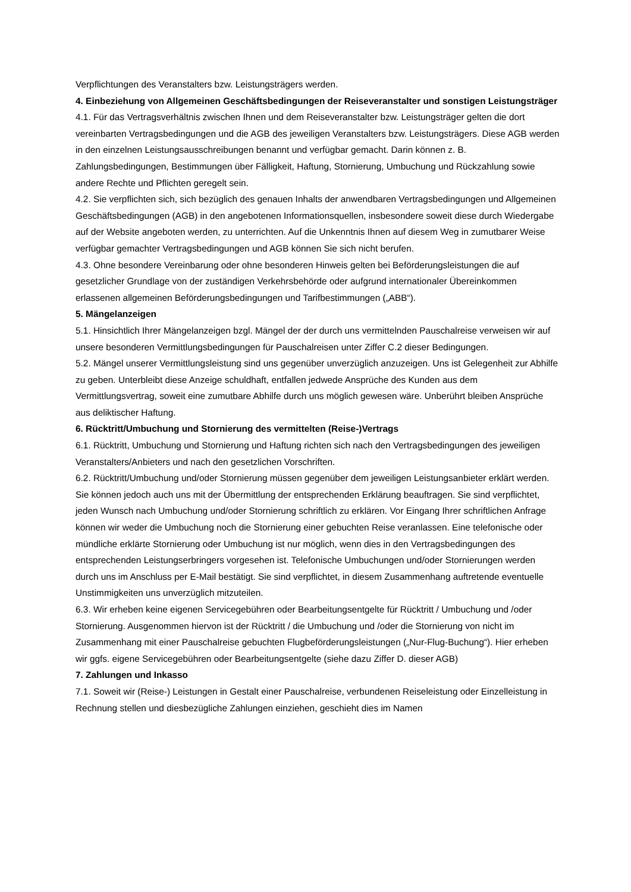Verpflichtungen des Veranstalters bzw. Leistungsträgers werden.
4. Einbeziehung von Allgemeinen Geschäftsbedingungen der Reiseveranstalter und sonstigen Leistungsträger
4.1. Für das Vertragsverhältnis zwischen Ihnen und dem Reiseveranstalter bzw. Leistungsträger gelten die dort vereinbarten Vertragsbedingungen und die AGB des jeweiligen Veranstalters bzw. Leistungsträgers. Diese AGB werden in den einzelnen Leistungsausschreibungen benannt und verfügbar gemacht. Darin können z. B. Zahlungsbedingungen, Bestimmungen über Fälligkeit, Haftung, Stornierung, Umbuchung und Rückzahlung sowie andere Rechte und Pflichten geregelt sein.
4.2. Sie verpflichten sich, sich bezüglich des genauen Inhalts der anwendbaren Vertragsbedingungen und Allgemeinen Geschäftsbedingungen (AGB) in den angebotenen Informationsquellen, insbesondere soweit diese durch Wiedergabe auf der Website angeboten werden, zu unterrichten. Auf die Unkenntnis Ihnen auf diesem Weg in zumutbarer Weise verfügbar gemachter Vertragsbedingungen und AGB können Sie sich nicht berufen.
4.3. Ohne besondere Vereinbarung oder ohne besonderen Hinweis gelten bei Beförderungsleistungen die auf gesetzlicher Grundlage von der zuständigen Verkehrsbehörde oder aufgrund internationaler Übereinkommen erlassenen allgemeinen Beförderungsbedingungen und Tarifbestimmungen („ABB“).
5. Mängelanzeigen
5.1. Hinsichtlich Ihrer Mängelanzeigen bzgl. Mängel der der durch uns vermittelnden Pauschalreise verweisen wir auf unsere besonderen Vermittlungsbedingungen für Pauschalreisen unter Ziffer C.2 dieser Bedingungen.
5.2. Mängel unserer Vermittlungsleistung sind uns gegenüber unverzüglich anzuzeigen. Uns ist Gelegenheit zur Abhilfe zu geben. Unterbleibt diese Anzeige schuldhaft, entfallen jedwede Ansprüche des Kunden aus dem Vermittlungsvertrag, soweit eine zumutbare Abhilfe durch uns möglich gewesen wäre. Unberührt bleiben Ansprüche aus deliktischer Haftung.
6. Rücktritt/Umbuchung und Stornierung des vermittelten (Reise-)Vertrags
6.1. Rücktritt, Umbuchung und Stornierung und Haftung richten sich nach den Vertragsbedingungen des jeweiligen Veranstalters/Anbieters und nach den gesetzlichen Vorschriften.
6.2. Rücktritt/Umbuchung und/oder Stornierung müssen gegenüber dem jeweiligen Leistungsanbieter erklärt werden. Sie können jedoch auch uns mit der Übermittlung der entsprechenden Erklärung beauftragen. Sie sind verpflichtet, jeden Wunsch nach Umbuchung und/oder Stornierung schriftlich zu erklären. Vor Eingang Ihrer schriftlichen Anfrage können wir weder die Umbuchung noch die Stornierung einer gebuchten Reise veranlassen. Eine telefonische oder mündliche erklärte Stornierung oder Umbuchung ist nur möglich, wenn dies in den Vertragsbedingungen des entsprechenden Leistungserbringers vorgesehen ist. Telefonische Umbuchungen und/oder Stornierungen werden durch uns im Anschluss per E-Mail bestätigt. Sie sind verpflichtet, in diesem Zusammenhang auftretende eventuelle Unstimmigkeiten uns unverzüglich mitzuteilen.
6.3. Wir erheben keine eigenen Servicegebühren oder Bearbeitungsentgelte für Rücktritt / Umbuchung und /oder Stornierung. Ausgenommen hiervon ist der Rücktritt / die Umbuchung und /oder die Stornierung von nicht im Zusammenhang mit einer Pauschalreise gebuchten Flugbeförderungsleistungen („Nur-Flug-Buchung“). Hier erheben wir ggfs. eigene Servicegebühren oder Bearbeitungsentgelte (siehe dazu Ziffer D. dieser AGB)
7. Zahlungen und Inkasso
7.1. Soweit wir (Reise-) Leistungen in Gestalt einer Pauschalreise, verbundenen Reiseleistung oder Einzelleistung in Rechnung stellen und diesbezügliche Zahlungen einziehen, geschieht dies im Namen